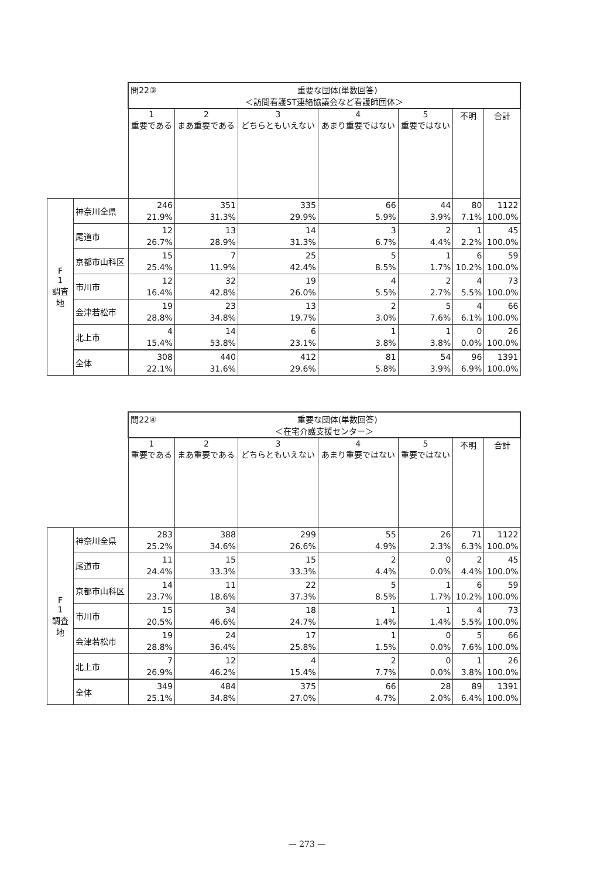| | | 問22③ 重要な団体(単数回答) ＜訪問看護ST連絡協議会など看護師団体＞ | | | | | | |
| | | 1 重要である | 2 まあ重要である | 3 どちらともいえない | 4 あまり重要ではない | 5 重要ではない | 不明 | 合計 |
| F 1 調査地 | 神奈川全県 | 246 21.9% | 351 31.3% | 335 29.9% | 66 5.9% | 44 3.9% | 80 7.1% | 1122 100.0% |
| | 尾道市 | 12 26.7% | 13 28.9% | 14 31.3% | 3 6.7% | 2 4.4% | 1 2.2% | 45 100.0% |
| | 京都市山科区 | 15 25.4% | 7 11.9% | 25 42.4% | 5 8.5% | 1 1.7% | 6 10.2% | 59 100.0% |
| | 市川市 | 12 16.4% | 32 42.8% | 19 26.0% | 4 5.5% | 2 2.7% | 4 5.5% | 73 100.0% |
| | 会津若松市 | 19 28.8% | 23 34.8% | 13 19.7% | 2 3.0% | 5 7.6% | 4 6.1% | 66 100.0% |
| | 北上市 | 4 15.4% | 14 53.8% | 6 23.1% | 1 3.8% | 1 3.8% | 0 0.0% | 26 100.0% |
| | 全体 | 308 22.1% | 440 31.6% | 412 29.6% | 81 5.8% | 54 3.9% | 96 6.9% | 1391 100.0% |
| | | 問22④ 重要な団体(単数回答) ＜在宅介護支援センター＞ | | | | | | |
| | | 1 重要である | 2 まあ重要である | 3 どちらともいえない | 4 あまり重要ではない | 5 重要ではない | 不明 | 合計 |
| F 1 調査地 | 神奈川全県 | 283 25.2% | 388 34.6% | 299 26.6% | 55 4.9% | 26 2.3% | 71 6.3% | 1122 100.0% |
| | 尾道市 | 11 24.4% | 15 33.3% | 15 33.3% | 2 4.4% | 0 0.0% | 2 4.4% | 45 100.0% |
| | 京都市山科区 | 14 23.7% | 11 18.6% | 22 37.3% | 5 8.5% | 1 1.7% | 6 10.2% | 59 100.0% |
| | 市川市 | 15 20.5% | 34 46.6% | 18 24.7% | 1 1.4% | 1 1.4% | 4 5.5% | 73 100.0% |
| | 会津若松市 | 19 28.8% | 24 36.4% | 17 25.8% | 1 1.5% | 0 0.0% | 5 7.6% | 66 100.0% |
| | 北上市 | 7 26.9% | 12 46.2% | 4 15.4% | 2 7.7% | 0 0.0% | 1 3.8% | 26 100.0% |
| | 全体 | 349 25.1% | 484 34.8% | 375 27.0% | 66 4.7% | 28 2.0% | 89 6.4% | 1391 100.0% |
— 273 —